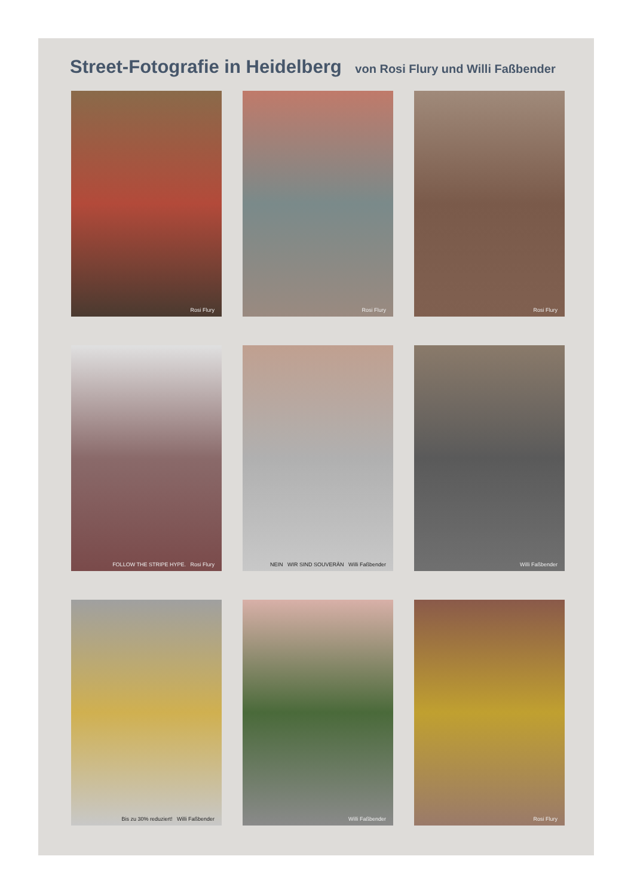Street-Fotografie in Heidelberg von Rosi Flury und Willi Faßbender
Rosi Flury
Rosi Flury
Rosi Flury
FOLLOW THE STRIPE HYPE. Rosi Flury
NEIN WIR SIND SOUVERÄN Willi Faßbender
Willi Faßbender
Bis zu 30% reduziert! Willi Faßbender
Willi Faßbender
Rosi Flury